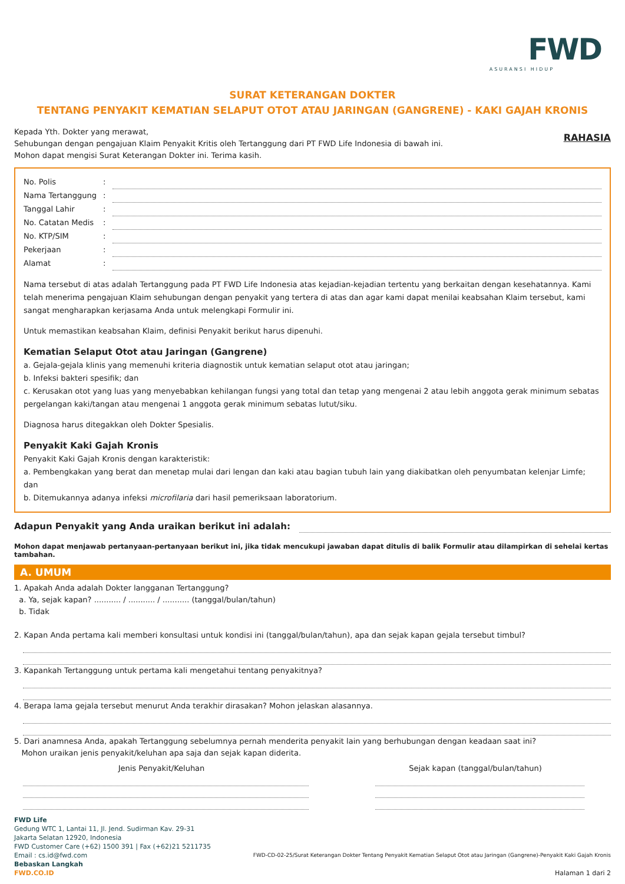FWD
ASURANSI HIDUP
SURAT KETERANGAN DOKTER
TENTANG PENYAKIT KEMATIAN SELAPUT OTOT ATAU JARINGAN (GANGRENE) - KAKI GAJAH KRONIS
Kepada Yth. Dokter yang merawat,
Sehubungan dengan pengajuan Klaim Penyakit Kritis oleh Tertanggung dari PT FWD Life Indonesia di bawah ini.
Mohon dapat mengisi Surat Keterangan Dokter ini. Terima kasih.
RAHASIA
No. Polis:
Nama Tertanggung:
Tanggal Lahir:
No. Catatan Medis:
No. KTP/SIM:
Pekerjaan:
Alamat:
Nama tersebut di atas adalah Tertanggung pada PT FWD Life Indonesia atas kejadian-kejadian tertentu yang berkaitan dengan kesehatannya. Kami telah menerima pengajuan Klaim sehubungan dengan penyakit yang tertera di atas dan agar kami dapat menilai keabsahan Klaim tersebut, kami sangat mengharapkan kerjasama Anda untuk melengkapi Formulir ini.
Untuk memastikan keabsahan Klaim, definisi Penyakit berikut harus dipenuhi.
Kematian Selaput Otot atau Jaringan (Gangrene)
a. Gejala-gejala klinis yang memenuhi kriteria diagnostik untuk kematian selaput otot atau jaringan;
b. Infeksi bakteri spesifik; dan
c. Kerusakan otot yang luas yang menyebabkan kehilangan fungsi yang total dan tetap yang mengenai 2 atau lebih anggota gerak minimum sebatas pergelangan kaki/tangan atau mengenai 1 anggota gerak minimum sebatas lutut/siku.
Diagnosa harus ditegakkan oleh Dokter Spesialis.
Penyakit Kaki Gajah Kronis
Penyakit Kaki Gajah Kronis dengan karakteristik:
a. Pembengkakan yang berat dan menetap mulai dari lengan dan kaki atau bagian tubuh lain yang diakibatkan oleh penyumbatan kelenjar Limfe; dan
b. Ditemukannya adanya infeksi microfilaria dari hasil pemeriksaan laboratorium.
Adapun Penyakit yang Anda uraikan berikut ini adalah:
Mohon dapat menjawab pertanyaan-pertanyaan berikut ini, jika tidak mencukupi jawaban dapat ditulis di balik Formulir atau dilampirkan di sehelai kertas tambahan.
A. UMUM
1. Apakah Anda adalah Dokter langganan Tertanggung?
a. Ya, sejak kapan? ........... / ........... / ........... (tanggal/bulan/tahun)
b. Tidak
2. Kapan Anda pertama kali memberi konsultasi untuk kondisi ini (tanggal/bulan/tahun), apa dan sejak kapan gejala tersebut timbul?
3. Kapankah Tertanggung untuk pertama kali mengetahui tentang penyakitnya?
4. Berapa lama gejala tersebut menurut Anda terakhir dirasakan? Mohon jelaskan alasannya.
5. Dari anamnesa Anda, apakah Tertanggung sebelumnya pernah menderita penyakit lain yang berhubungan dengan keadaan saat ini?
Mohon uraikan jenis penyakit/keluhan apa saja dan sejak kapan diderita.
Jenis Penyakit/Keluhan Sejak kapan (tanggal/bulan/tahun)
FWD Life
Gedung WTC 1, Lantai 11, Jl. Jend. Sudirman Kav. 29-31
Jakarta Selatan 12920, Indonesia
FWD Customer Care (+62) 1500 391 | Fax (+62)21 5211735
Email : cs.id@fwd.com
Bebaskan Langkah
FWD.CO.ID
FWD-CD-02-25/Surat Keterangan Dokter Tentang Penyakit Kematian Selaput Otot atau Jaringan (Gangrene)-Penyakit Kaki Gajah Kronis
Halaman 1 dari 2